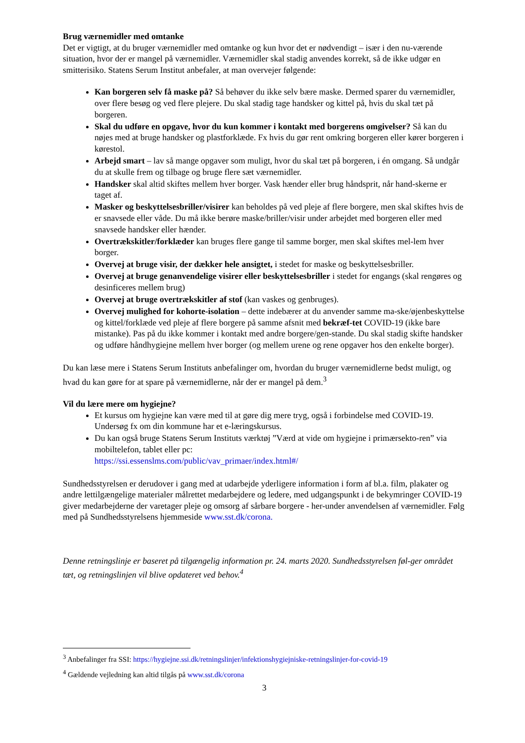Brug værnemidler med omtanke
Det er vigtigt, at du bruger værnemidler med omtanke og kun hvor det er nødvendigt – især i den nu-værende situation, hvor der er mangel på værnemidler. Værnemidler skal stadig anvendes korrekt, så de ikke udgør en smitterisiko. Statens Serum Institut anbefaler, at man overvejer følgende:
Kan borgeren selv få maske på? Så behøver du ikke selv bære maske. Dermed sparer du værnemidler, over flere besøg og ved flere plejere. Du skal stadig tage handsker og kittel på, hvis du skal tæt på borgeren.
Skal du udføre en opgave, hvor du kun kommer i kontakt med borgerens omgivelser? Så kan du nøjes med at bruge handsker og plastforklæde. Fx hvis du gør rent omkring borgeren eller kører borgeren i kørestol.
Arbejd smart – lav så mange opgaver som muligt, hvor du skal tæt på borgeren, i én omgang. Så undgår du at skulle frem og tilbage og bruge flere sæt værnemidler.
Handsker skal altid skiftes mellem hver borger. Vask hænder eller brug håndsprit, når hand-skerne er taget af.
Masker og beskyttelsesbriller/visirer kan beholdes på ved pleje af flere borgere, men skal skiftes hvis de er snavsede eller våde. Du må ikke berøre maske/briller/visir under arbejdet med borgeren eller med snavsede handsker eller hænder.
Overtrækskitler/forklæder kan bruges flere gange til samme borger, men skal skiftes mel-lem hver borger.
Overvej at bruge visir, der dækker hele ansigtet, i stedet for maske og beskyttelsesbriller.
Overvej at bruge genanvendelige visirer eller beskyttelsesbriller i stedet for engangs (skal rengøres og desinficeres mellem brug)
Overvej at bruge overtrækskitler af stof (kan vaskes og genbruges).
Overvej mulighed for kohorte-isolation – dette indebærer at du anvender samme ma-ske/øjenbeskyttelse og kittel/forklæde ved pleje af flere borgere på samme afsnit med bekræf-tet COVID-19 (ikke bare mistanke). Pas på du ikke kommer i kontakt med andre borgere/gen-stande. Du skal stadig skifte handsker og udføre håndhygiejne mellem hver borger (og mellem urene og rene opgaver hos den enkelte borger).
Du kan læse mere i Statens Serum Instituts anbefalinger om, hvordan du bruger værnemidlerne bedst muligt, og hvad du kan gøre for at spare på værnemidlerne, når der er mangel på dem.<sup>3</sup>
Vil du lære mere om hygiejne?
Et kursus om hygiejne kan være med til at gøre dig mere tryg, også i forbindelse med COVID-19. Undersøg fx om din kommune har et e-læringskursus.
Du kan også bruge Statens Serum Instituts værktøj ”Værd at vide om hygiejne i primærsekto-ren” via mobiltelefon, tablet eller pc:
https://ssi.essenslms.com/public/vav_primaer/index.html#/
Sundhedsstyrelsen er derudover i gang med at udarbejde yderligere information i form af bl.a. film, plakater og andre lettilgængelige materialer målrettet medarbejdere og ledere, med udgangspunkt i de bekymringer COVID-19 giver medarbejderne der varetager pleje og omsorg af sårbare borgere - her-under anvendelsen af værnemidler. Følg med på Sundhedsstyrelsens hjemmeside www.sst.dk/corona.
Denne retningslinje er baseret på tilgængelig information pr. 24. marts 2020. Sundhedsstyrelsen føl-ger området tæt, og retningslinjen vil blive opdateret ved behov.<sup>4</sup>
<sup>3</sup> Anbefalinger fra SSI: https://hygiejne.ssi.dk/retningslinjer/infektionshygiejniske-retningslinjer-for-covid-19
<sup>4</sup> Gældende vejledning kan altid tilgås på www.sst.dk/corona
3